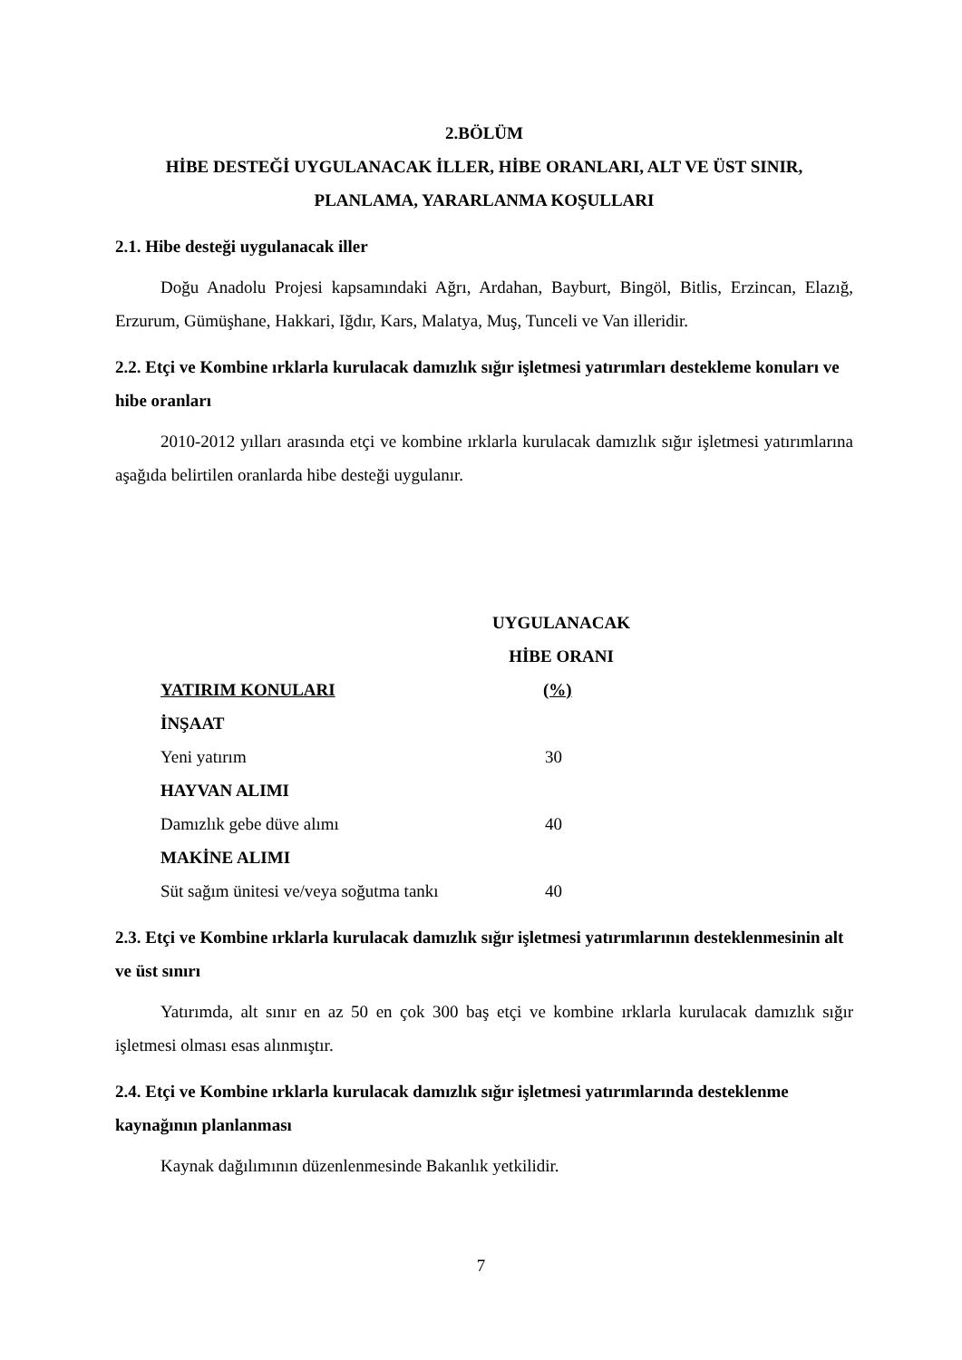2.BÖLÜM
HİBE DESTEĞİ UYGULANACAK İLLER, HİBE ORANLARI, ALT VE ÜST SINIR, PLANLAMA, YARARLANMA KOŞULLARI
2.1. Hibe desteği uygulanacak iller
Doğu Anadolu Projesi kapsamındaki Ağrı, Ardahan, Bayburt, Bingöl, Bitlis, Erzincan, Elazığ, Erzurum, Gümüşhane, Hakkari, Iğdır, Kars, Malatya, Muş, Tunceli ve Van illeridir.
2.2. Etçi ve Kombine ırklarla kurulacak damızlık sığır işletmesi yatırımları destekleme konuları ve hibe oranları
2010-2012 yılları arasında etçi ve kombine ırklarla kurulacak damızlık sığır işletmesi yatırımlarına aşağıda belirtilen oranlarda hibe desteği uygulanır.
| | UYGULANACAK |
| --- | --- |
| | HİBE ORANI |
| YATIRIM KONULARI | (%) |
| İNŞAAT | |
| Yeni yatırım | 30 |
| HAYVAN ALIMI | |
| Damızlık gebe düve alımı | 40 |
| MAKİNE ALIMI | |
| Süt sağım ünitesi ve/veya soğutma tankı | 40 |
2.3. Etçi ve Kombine ırklarla kurulacak damızlık sığır işletmesi yatırımlarının desteklenmesinin alt ve üst sınırı
Yatırımda, alt sınır en az 50 en çok 300 baş etçi ve kombine ırklarla kurulacak damızlık sığır işletmesi olması esas alınmıştır.
2.4. Etçi ve Kombine ırklarla kurulacak damızlık sığır işletmesi yatırımlarında desteklenme kaynağının planlanması
Kaynak dağılımının düzenlenmesinde Bakanlık yetkilidir.
7